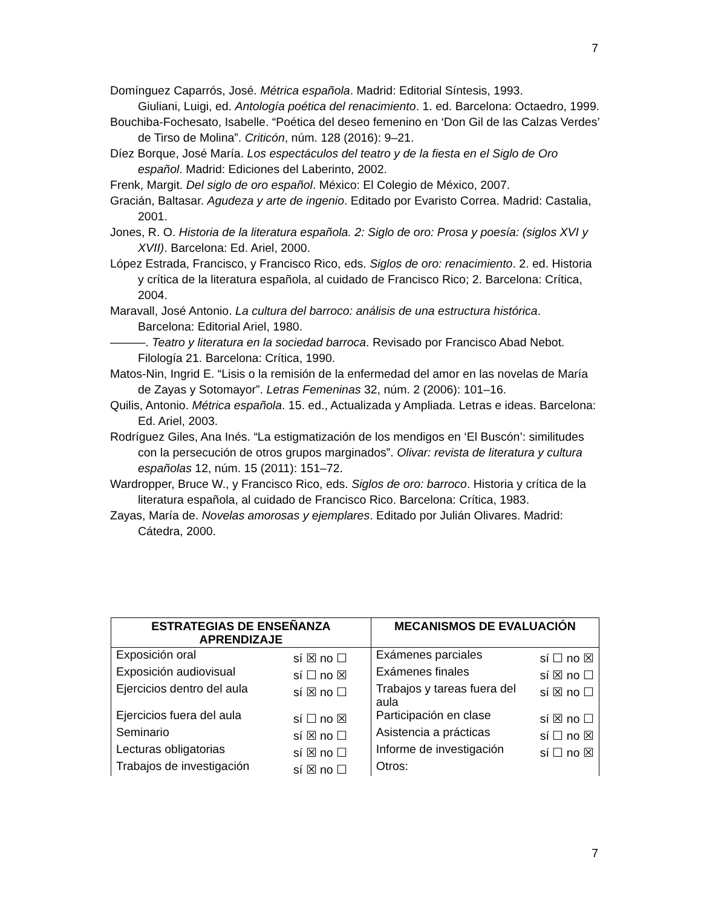7
Domínguez Caparrós, José. Métrica española. Madrid: Editorial Síntesis, 1993.
Giuliani, Luigi, ed. Antología poética del renacimiento. 1. ed. Barcelona: Octaedro, 1999.
Bouchiba-Fochesato, Isabelle. “Poética del deseo femenino en ‘Don Gil de las Calzas Verdes’ de Tirso de Molina”. Criticón, núm. 128 (2016): 9–21.
Díez Borque, José María. Los espectáculos del teatro y de la fiesta en el Siglo de Oro español. Madrid: Ediciones del Laberinto, 2002.
Frenk, Margit. Del siglo de oro español. México: El Colegio de México, 2007.
Gracián, Baltasar. Agudeza y arte de ingenio. Editado por Evaristo Correa. Madrid: Castalia, 2001.
Jones, R. O. Historia de la literatura española. 2: Siglo de oro: Prosa y poesía: (siglos XVI y XVII). Barcelona: Ed. Ariel, 2000.
López Estrada, Francisco, y Francisco Rico, eds. Siglos de oro: renacimiento. 2. ed. Historia y crítica de la literatura española, al cuidado de Francisco Rico; 2. Barcelona: Crítica, 2004.
Maravall, José Antonio. La cultura del barroco: análisis de una estructura histórica. Barcelona: Editorial Ariel, 1980.
———. Teatro y literatura en la sociedad barroca. Revisado por Francisco Abad Nebot. Filología 21. Barcelona: Crítica, 1990.
Matos-Nin, Ingrid E. “Lisis o la remisión de la enfermedad del amor en las novelas de María de Zayas y Sotomayor”. Letras Femeninas 32, núm. 2 (2006): 101–16.
Quilis, Antonio. Métrica española. 15. ed., Actualizada y Ampliada. Letras e ideas. Barcelona: Ed. Ariel, 2003.
Rodríguez Giles, Ana Inés. “La estigmatización de los mendigos en ‘El Buscón’: similitudes con la persecución de otros grupos marginados”. Olivar: revista de literatura y cultura españolas 12, núm. 15 (2011): 151–72.
Wardropper, Bruce W., y Francisco Rico, eds. Siglos de oro: barroco. Historia y crítica de la literatura española, al cuidado de Francisco Rico. Barcelona: Crítica, 1983.
Zayas, María de. Novelas amorosas y ejemplares. Editado por Julián Olivares. Madrid: Cátedra, 2000.
| ESTRATEGIAS DE ENSEÑANZA APRENDIZAJE | | MECANISMOS DE EVALUACIÓN | |
| --- | --- | --- | --- |
| Exposición oral | sí ☒ no ☐ | Exámenes parciales | sí ☐ no ☒ |
| Exposición audiovisual | sí ☐ no ☒ | Exámenes finales | sí ☒ no ☐ |
| Ejercicios dentro del aula | sí ☒ no ☐ | Trabajos y tareas fuera del aula | sí ☒ no ☐ |
| Ejercicios fuera del aula | sí ☐ no ☒ | Participación en clase | sí ☒ no ☐ |
| Seminario | sí ☒ no ☐ | Asistencia a prácticas | sí ☐ no ☒ |
| Lecturas obligatorias | sí ☒ no ☐ | Informe de investigación | sí ☐ no ☒ |
| Trabajos de investigación | sí ☒ no ☐ | Otros: | |
7